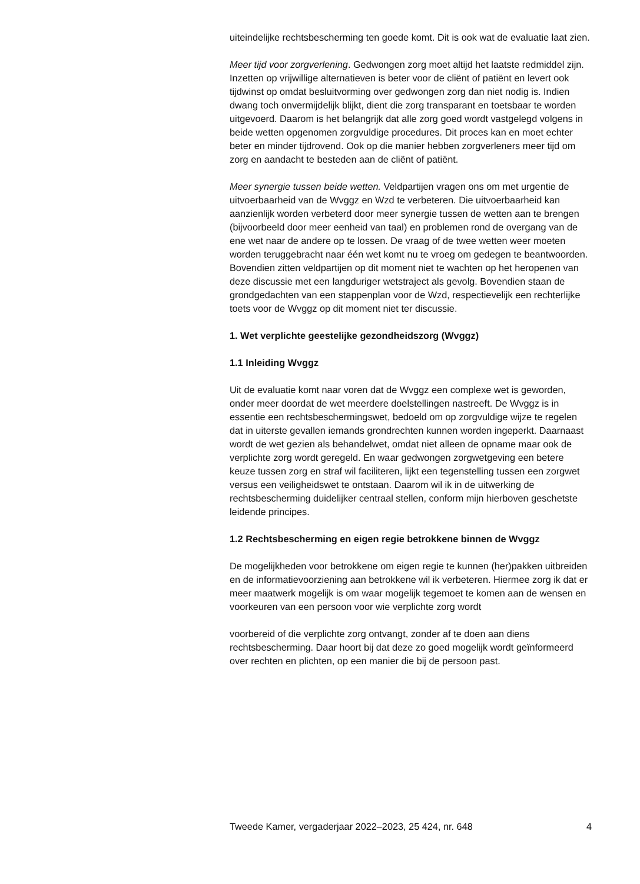uiteindelijke rechtsbescherming ten goede komt. Dit is ook wat de evaluatie laat zien.
Meer tijd voor zorgverlening. Gedwongen zorg moet altijd het laatste redmiddel zijn. Inzetten op vrijwillige alternatieven is beter voor de cliënt of patiënt en levert ook tijdwinst op omdat besluitvorming over gedwongen zorg dan niet nodig is. Indien dwang toch onvermijdelijk blijkt, dient die zorg transparant en toetsbaar te worden uitgevoerd. Daarom is het belangrijk dat alle zorg goed wordt vastgelegd volgens in beide wetten opgenomen zorgvuldige procedures. Dit proces kan en moet echter beter en minder tijdrovend. Ook op die manier hebben zorgverleners meer tijd om zorg en aandacht te besteden aan de cliënt of patiënt.
Meer synergie tussen beide wetten. Veldpartijen vragen ons om met urgentie de uitvoerbaarheid van de Wvggz en Wzd te verbeteren. Die uitvoerbaarheid kan aanzienlijk worden verbeterd door meer synergie tussen de wetten aan te brengen (bijvoorbeeld door meer eenheid van taal) en problemen rond de overgang van de ene wet naar de andere op te lossen. De vraag of de twee wetten weer moeten worden teruggebracht naar één wet komt nu te vroeg om gedegen te beantwoorden. Bovendien zitten veldpartijen op dit moment niet te wachten op het heropenen van deze discussie met een langduriger wetstraject als gevolg. Bovendien staan de grondgedachten van een stappenplan voor de Wzd, respectievelijk een rechterlijke toets voor de Wvggz op dit moment niet ter discussie.
1. Wet verplichte geestelijke gezondheidszorg (Wvggz)
1.1 Inleiding Wvggz
Uit de evaluatie komt naar voren dat de Wvggz een complexe wet is geworden, onder meer doordat de wet meerdere doelstellingen nastreeft. De Wvggz is in essentie een rechtsbeschermingswet, bedoeld om op zorgvuldige wijze te regelen dat in uiterste gevallen iemands grondrechten kunnen worden ingeperkt. Daarnaast wordt de wet gezien als behandelwet, omdat niet alleen de opname maar ook de verplichte zorg wordt geregeld. En waar gedwongen zorgwetgeving een betere keuze tussen zorg en straf wil faciliteren, lijkt een tegenstelling tussen een zorgwet versus een veiligheidswet te ontstaan. Daarom wil ik in de uitwerking de rechtsbescherming duidelijker centraal stellen, conform mijn hierboven geschetste leidende principes.
1.2 Rechtsbescherming en eigen regie betrokkene binnen de Wvggz
De mogelijkheden voor betrokkene om eigen regie te kunnen (her)pakken uitbreiden en de informatievoorziening aan betrokkene wil ik verbeteren. Hiermee zorg ik dat er meer maatwerk mogelijk is om waar mogelijk tegemoet te komen aan de wensen en voorkeuren van een persoon voor wie verplichte zorg wordt
voorbereid of die verplichte zorg ontvangt, zonder af te doen aan diens rechtsbescherming. Daar hoort bij dat deze zo goed mogelijk wordt geïnformeerd over rechten en plichten, op een manier die bij de persoon past.
Tweede Kamer, vergaderjaar 2022–2023, 25 424, nr. 648 4